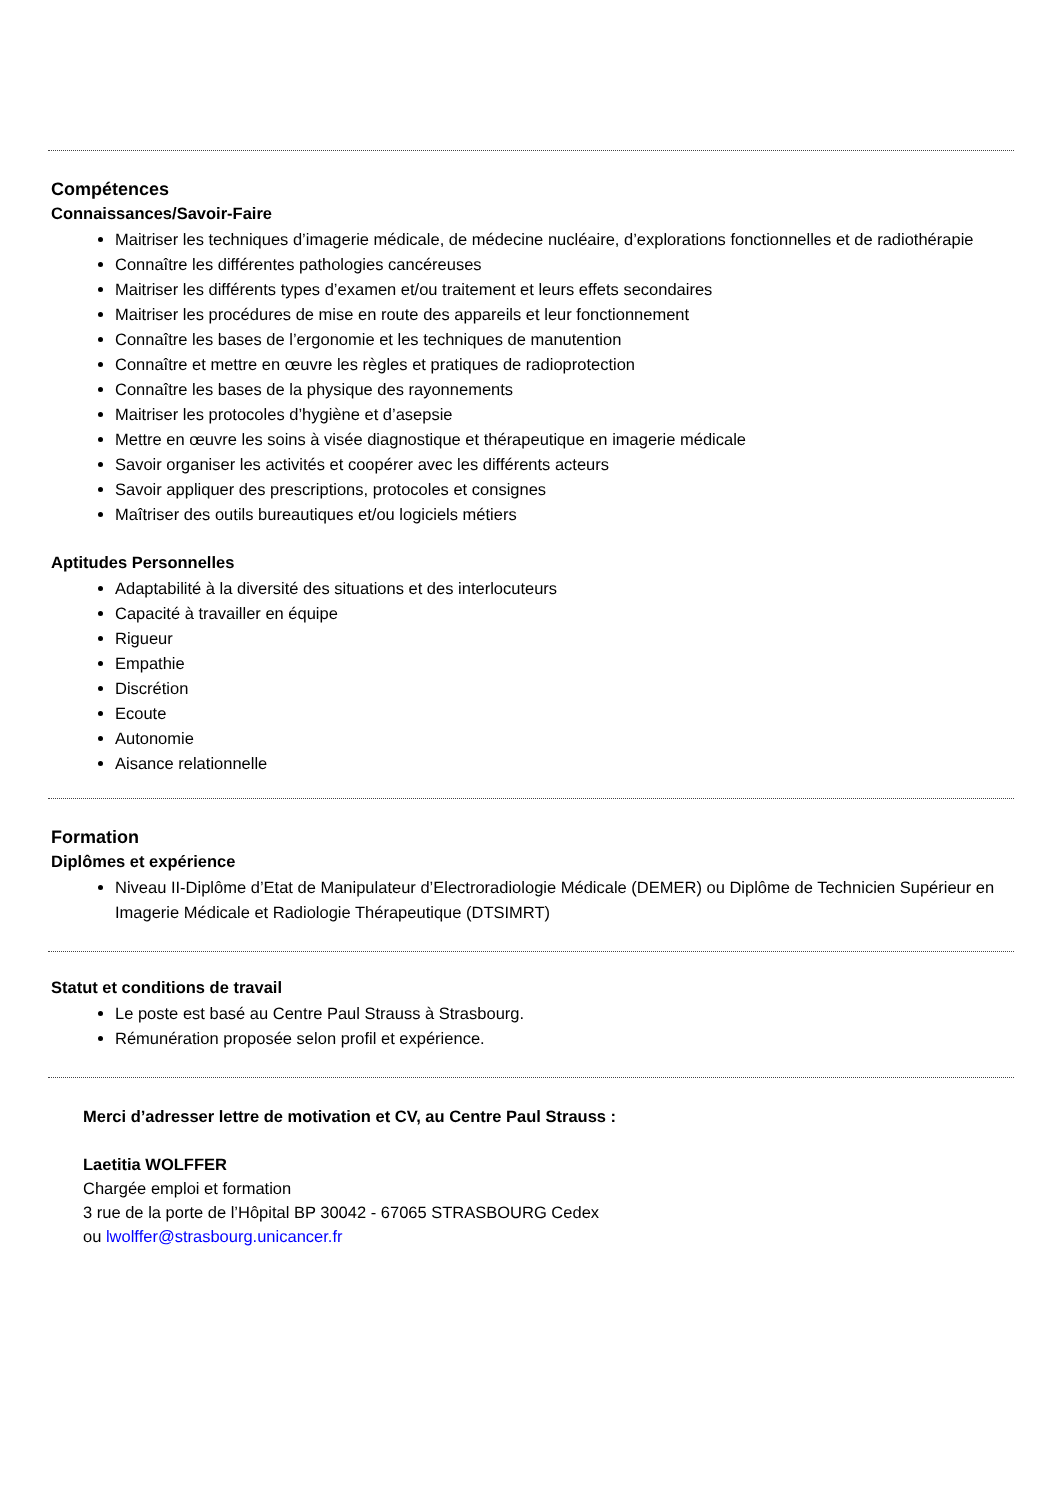Compétences
Connaissances/Savoir-Faire
Maitriser les techniques d’imagerie médicale, de médecine nucléaire, d’explorations fonctionnelles et de radiothérapie
Connaître les différentes pathologies cancéreuses
Maitriser les différents types d’examen et/ou traitement et leurs effets secondaires
Maitriser les procédures de mise en route des appareils et leur fonctionnement
Connaître les bases de l’ergonomie et les techniques de manutention
Connaître et mettre en œuvre les règles et pratiques de radioprotection
Connaître les bases de la physique des rayonnements
Maitriser les protocoles d’hygiène et d’asepsie
Mettre en œuvre les soins à visée diagnostique et thérapeutique en imagerie médicale
Savoir organiser les activités et coopérer avec les différents acteurs
Savoir appliquer des prescriptions, protocoles et consignes
Maîtriser des outils bureautiques et/ou logiciels métiers
Aptitudes Personnelles
Adaptabilité à la diversité des situations et des interlocuteurs
Capacité à travailler en équipe
Rigueur
Empathie
Discrétion
Ecoute
Autonomie
Aisance relationnelle
Formation
Diplômes et expérience
Niveau II-Diplôme d’Etat de Manipulateur d’Electroradiologie Médicale (DEMER) ou Diplôme de Technicien Supérieur en Imagerie Médicale et Radiologie Thérapeutique (DTSIMRT)
Statut et conditions de travail
Le poste est basé au Centre Paul Strauss à Strasbourg.
Rémunération proposée selon profil et expérience.
Merci d’adresser lettre de motivation et CV, au Centre Paul Strauss :
Laetitia WOLFFER
Chargée emploi et formation
3 rue de la porte de l’Hôpital BP 30042 - 67065 STRASBOURG Cedex
ou lwolffer@strasbourg.unicancer.fr